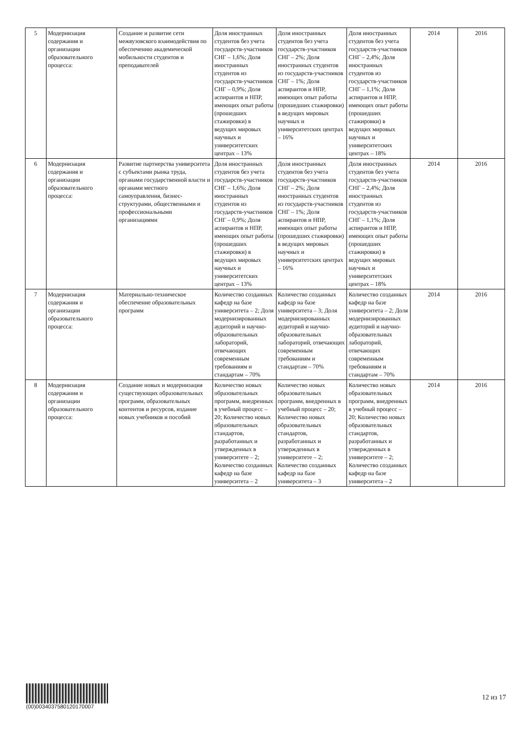| 5 | Модернизация содержания и организации образовательного процесса: | Создание и развитие сети межвузовского взаимодействия по обеспечению академической мобильности студентов и преподавателей | Доля иностранных студентов без учета государств-участников СНГ – 1,6%; Доля иностранных студентов из государств-участников СНГ – 0,9%; Доля аспирантов и НПР, имеющих опыт работы (прошедших стажировки) в ведущих мировых научных и университетских центрах – 13% | Доля иностранных студентов без учета государств-участников СНГ – 2%; Доля иностранных студентов из государств-участников СНГ – 1%; Доля аспирантов и НПР, имеющих опыт работы (прошедших стажировки) в ведущих мировых научных и университетских центрах – 16% | Доля иностранных студентов без учета государств-участников СНГ – 2,4%; Доля иностранных студентов из государств-участников СНГ – 1,1%; Доля аспирантов и НПР, имеющих опыт работы (прошедших стажировки) в ведущих мировых научных и университетских центрах – 18% | 2014 | 2016 |
| 6 | Модернизация содержания и организации образовательного процесса: | Развитие партнерства университета с субъектами рынка труда, органами государственной власти и органами местного самоуправления, бизнес-структурами, общественными и профессиональными организациями | Доля иностранных студентов без учета государств-участников СНГ – 1,6%; Доля иностранных студентов из государств-участников СНГ – 0,9%; Доля аспирантов и НПР, имеющих опыт работы (прошедших стажировки) в ведущих мировых научных и университетских центрах – 13% | Доля иностранных студентов без учета государств-участников СНГ – 2%; Доля иностранных студентов из государств-участников СНГ – 1%; Доля аспирантов и НПР, имеющих опыт работы (прошедших стажировки) в ведущих мировых научных и университетских центрах – 16% | Доля иностранных студентов без учета государств-участников СНГ – 2,4%; Доля иностранных студентов из государств-участников СНГ – 1,1%; Доля аспирантов и НПР, имеющих опыт работы (прошедших стажировки) в ведущих мировых научных и университетских центрах – 18% | 2014 | 2016 |
| 7 | Модернизация содержания и организации образовательного процесса: | Материально-техническое обеспечение образовательных программ | Количество созданных кафедр на базе университета – 2; Доля модернизированных аудиторий и научно-образовательных лабораторий, отвечающих современным требованиям и стандартам – 70% | Количество созданных кафедр на базе университета – 3; Доля модернизированных аудиторий и научно-образовательных лабораторий, отвечающих современным требованиям и стандартам – 70% | Количество созданных кафедр на базе университета – 2; Доля модернизированных аудиторий и научно-образовательных лабораторий, отвечающих современным требованиям и стандартам – 70% | 2014 | 2016 |
| 8 | Модернизация содержания и организации образовательного процесса: | Создание новых и модернизация существующих образовательных программ, образовательных контентов и ресурсов, издание новых учебников и пособий | Количество новых образовательных программ, внедренных в учебный процесс – 20; Количество новых образовательных стандартов, разработанных и утвержденных в университете – 2; Количество созданных кафедр на базе университета – 2 | Количество новых образовательных программ, внедренных в учебный процесс – 20; Количество новых образовательных стандартов, разработанных и утвержденных в университете – 2; Количество созданных кафедр на базе университета – 3 | Количество новых образовательных программ, внедренных в учебный процесс – 20; Количество новых образовательных стандартов, разработанных и утвержденных в университете – 2; Количество созданных кафедр на базе университета – 2 | 2014 | 2016 |
(00)0034037580120170007
12 из 17